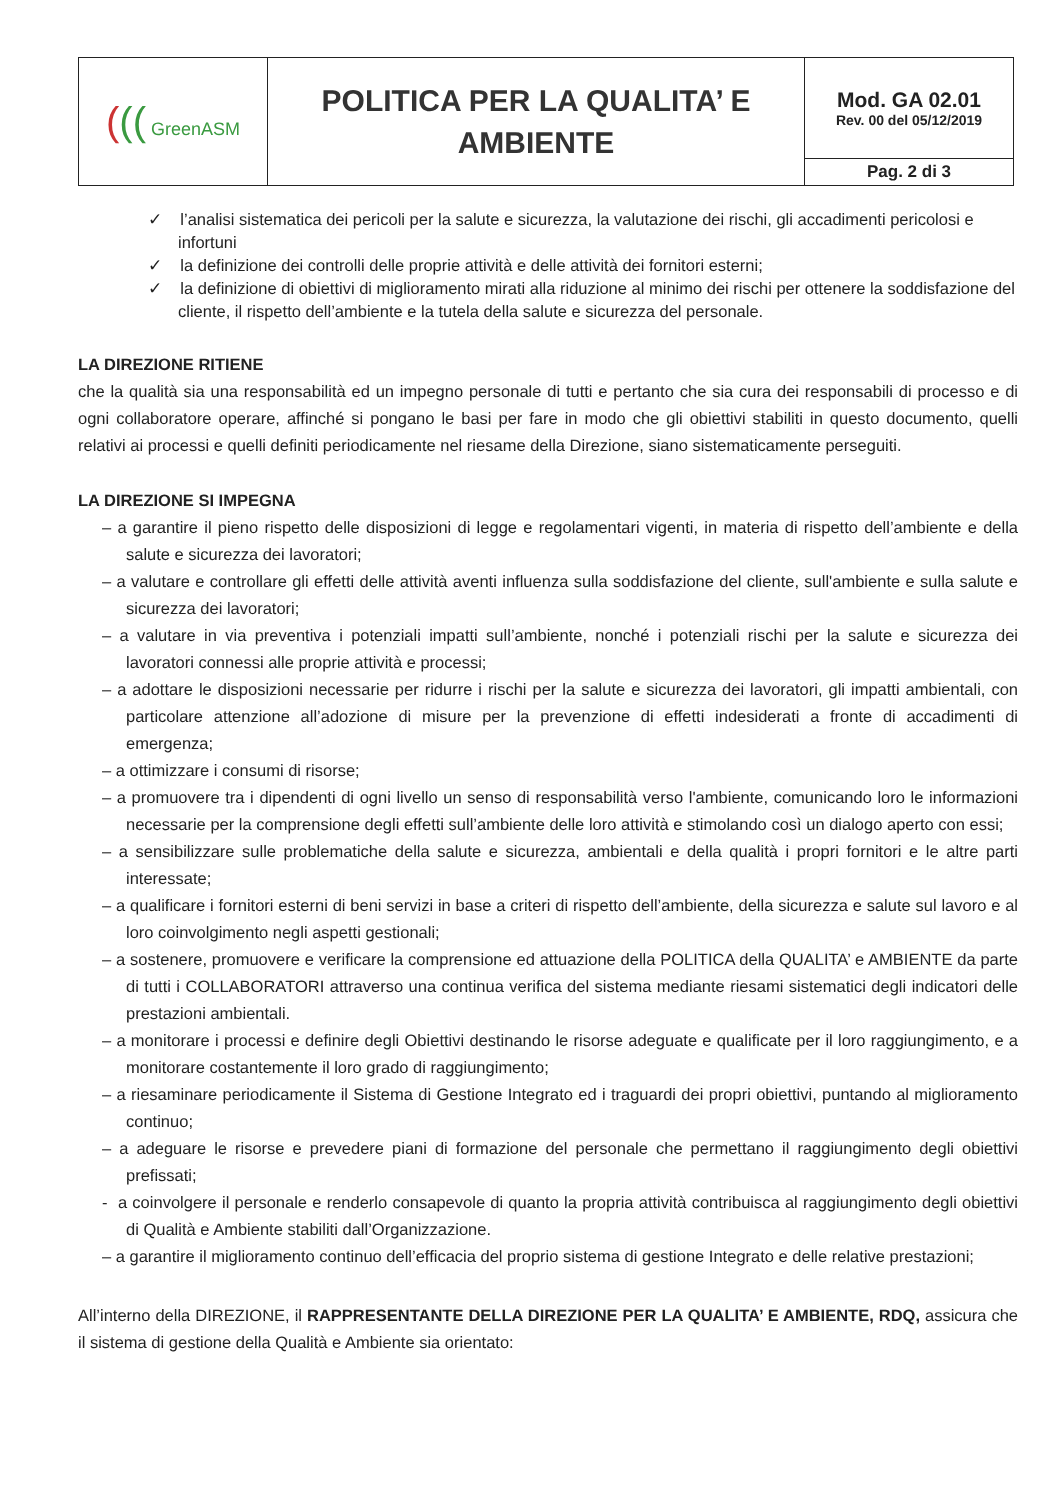| ( (( GreenASM | POLITICA PER LA QUALITA’ E AMBIENTE | Mod. GA 02.01 Rev. 00 del 05/12/2019 |
| | | Pag. 2 di 3 |
✓ l’analisi sistematica dei pericoli per la salute e sicurezza, la valutazione dei rischi, gli accadimenti pericolosi e infortuni
✓ la definizione dei controlli delle proprie attività e delle attività dei fornitori esterni;
✓ la definizione di obiettivi di miglioramento mirati alla riduzione al minimo dei rischi per ottenere la soddisfazione del cliente, il rispetto dell’ambiente e la tutela della salute e sicurezza del personale.
LA DIREZIONE RITIENE
che la qualità sia una responsabilità ed un impegno personale di tutti e pertanto che sia cura dei responsabili di processo e di ogni collaboratore operare, affinché si pongano le basi per fare in modo che gli obiettivi stabiliti in questo documento, quelli relativi ai processi e quelli definiti periodicamente nel riesame della Direzione, siano sistematicamente perseguiti.
LA DIREZIONE SI IMPEGNA
– a garantire il pieno rispetto delle disposizioni di legge e regolamentari vigenti, in materia di rispetto dell’ambiente e della salute e sicurezza dei lavoratori;
– a valutare e controllare gli effetti delle attività aventi influenza sulla soddisfazione del cliente, sull'ambiente e sulla salute e sicurezza dei lavoratori;
– a valutare in via preventiva i potenziali impatti sull’ambiente, nonché i potenziali rischi per la salute e sicurezza dei lavoratori connessi alle proprie attività e processi;
– a adottare le disposizioni necessarie per ridurre i rischi per la salute e sicurezza dei lavoratori, gli impatti ambientali, con particolare attenzione all’adozione di misure per la prevenzione di effetti indesiderati a fronte di accadimenti di emergenza;
– a ottimizzare i consumi di risorse;
– a promuovere tra i dipendenti di ogni livello un senso di responsabilità verso l'ambiente, comunicando loro le informazioni necessarie per la comprensione degli effetti sull’ambiente delle loro attività e stimolando così un dialogo aperto con essi;
– a sensibilizzare sulle problematiche della salute e sicurezza, ambientali e della qualità i propri fornitori e le altre parti interessate;
– a qualificare i fornitori esterni di beni servizi in base a criteri di rispetto dell’ambiente, della sicurezza e salute sul lavoro e al loro coinvolgimento negli aspetti gestionali;
– a sostenere, promuovere e verificare la comprensione ed attuazione della POLITICA della QUALITA’ e AMBIENTE da parte di tutti i COLLABORATORI attraverso una continua verifica del sistema mediante riesami sistematici degli indicatori delle prestazioni ambientali.
– a monitorare i processi e definire degli Obiettivi destinando le risorse adeguate e qualificate per il loro raggiungimento, e a monitorare costantemente il loro grado di raggiungimento;
– a riesaminare periodicamente il Sistema di Gestione Integrato ed i traguardi dei propri obiettivi, puntando al miglioramento continuo;
– a adeguare le risorse e prevedere piani di formazione del personale che permettano il raggiungimento degli obiettivi prefissati;
- a coinvolgere il personale e renderlo consapevole di quanto la propria attività contribuisca al raggiungimento degli obiettivi di Qualità e Ambiente stabiliti dall’Organizzazione.
– a garantire il miglioramento continuo dell’efficacia del proprio sistema di gestione Integrato e delle relative prestazioni;
All’interno della DIREZIONE, il RAPPRESENTANTE DELLA DIREZIONE PER LA QUALITA’ E AMBIENTE, RDQ, assicura che il sistema di gestione della Qualità e Ambiente sia orientato: